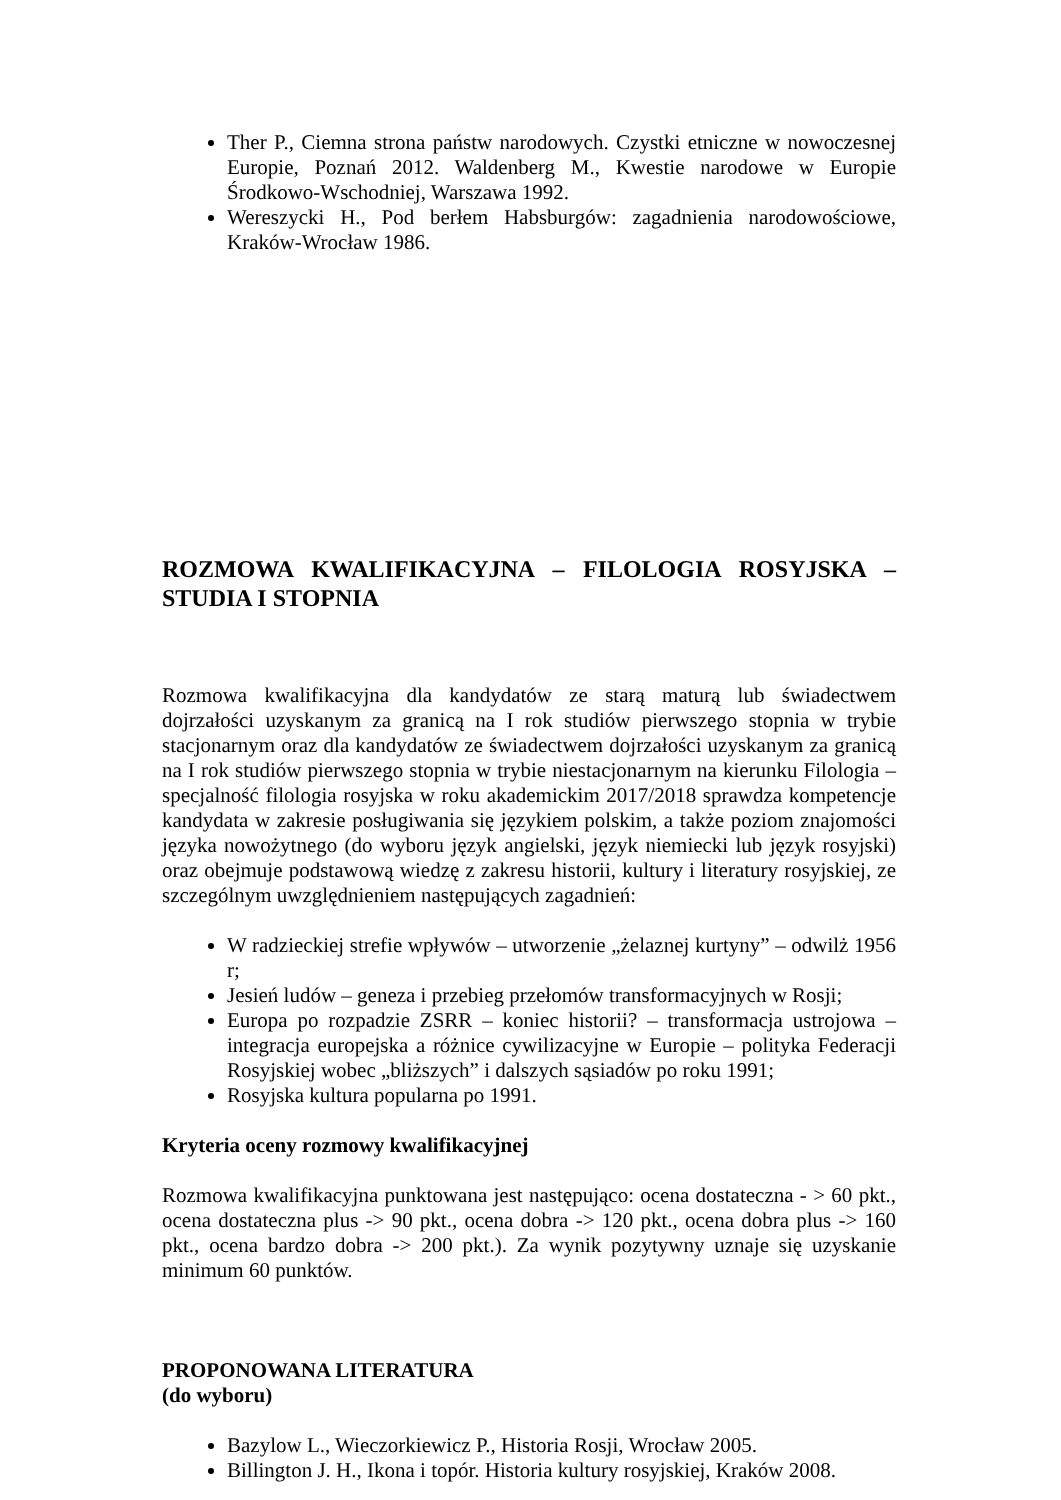Ther P., Ciemna strona państw narodowych. Czystki etniczne w nowoczesnej Europie, Poznań 2012. Waldenberg M., Kwestie narodowe w Europie Środkowo-Wschodniej, Warszawa 1992.
Wereszycki H., Pod berłem Habsburgów: zagadnienia narodowościowe, Kraków-Wrocław 1986.
ROZMOWA KWALIFIKACYJNA – FILOLOGIA ROSYJSKA – STUDIA I STOPNIA
Rozmowa kwalifikacyjna dla kandydatów ze starą maturą lub świadectwem dojrzałości uzyskanym za granicą na I rok studiów pierwszego stopnia w trybie stacjonarnym oraz dla kandydatów ze świadectwem dojrzałości uzyskanym za granicą na I rok studiów pierwszego stopnia w trybie niestacjonarnym na kierunku Filologia – specjalność filologia rosyjska w roku akademickim 2017/2018 sprawdza kompetencje kandydata w zakresie posługiwania się językiem polskim, a także poziom znajomości języka nowożytnego (do wyboru język angielski, język niemiecki lub język rosyjski) oraz obejmuje podstawową wiedzę z zakresu historii, kultury i literatury rosyjskiej, ze szczególnym uwzględnieniem następujących zagadnień:
W radzieckiej strefie wpływów – utworzenie „żelaznej kurtyny” – odwilż 1956 r;
Jesień ludów – geneza i przebieg przełomów transformacyjnych w Rosji;
Europa po rozpadzie ZSRR – koniec historii? – transformacja ustrojowa – integracja europejska a różnice cywilizacyjne w Europie – polityka Federacji Rosyjskiej wobec „bliższych” i dalszych sąsiadów po roku 1991;
Rosyjska kultura popularna po 1991.
Kryteria oceny rozmowy kwalifikacyjnej
Rozmowa kwalifikacyjna punktowana jest następująco: ocena dostateczna - > 60 pkt., ocena dostateczna plus -> 90 pkt., ocena dobra -> 120 pkt., ocena dobra plus -> 160 pkt., ocena bardzo dobra -> 200 pkt.). Za wynik pozytywny uznaje się uzyskanie minimum 60 punktów.
PROPONOWANA LITERATURA
(do wyboru)
Bazylow L., Wieczorkiewicz P., Historia Rosji, Wrocław 2005.
Billington J. H., Ikona i topór. Historia kultury rosyjskiej, Kraków 2008.